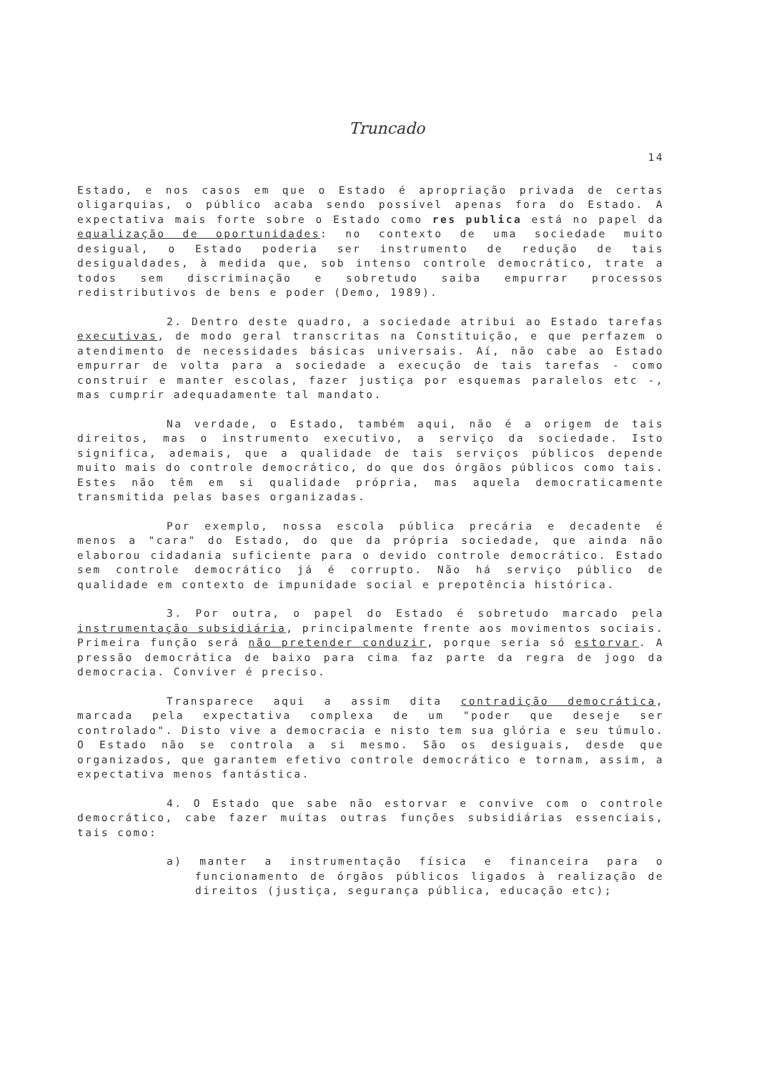Truncado
14
Estado, e nos casos em que o Estado é apropriação privada de certas oligarquias, o público acaba sendo possível apenas fora do Estado. A expectativa mais forte sobre o Estado como res publica está no papel da equalização de oportunidades: no contexto de uma sociedade muito desigual, o Estado poderia ser instrumento de redução de tais desigualdades, à medida que, sob intenso controle democrático, trate a todos sem discriminação e sobretudo saiba empurrar processos redistributivos de bens e poder (Demo, 1989).
2. Dentro deste quadro, a sociedade atribui ao Estado tarefas executivas, de modo geral transcritas na Constituição, e que perfazem o atendimento de necessidades básicas universais. Aí, não cabe ao Estado empurrar de volta para a sociedade a execução de tais tarefas - como construir e manter escolas, fazer justiça por esquemas paralelos etc -, mas cumprir adequadamente tal mandato.
Na verdade, o Estado, também aqui, não é a origem de tais direitos, mas o instrumento executivo, a serviço da sociedade. Isto significa, ademais, que a qualidade de tais serviços públicos depende muito mais do controle democrático, do que dos órgãos públicos como tais. Estes não têm em si qualidade própria, mas aquela democraticamente transmitida pelas bases organizadas.
Por exemplo, nossa escola pública precária e decadente é menos a "cara" do Estado, do que da própria sociedade, que ainda não elaborou cidadania suficiente para o devido controle democrático. Estado sem controle democrático já é corrupto. Não há serviço público de qualidade em contexto de impunidade social e prepotência histórica.
3. Por outra, o papel do Estado é sobretudo marcado pela instrumentação subsidiária, principalmente frente aos movimentos sociais. Primeira função será não pretender conduzir, porque seria só estorvar. A pressão democrática de baixo para cima faz parte da regra de jogo da democracia. Conviver é preciso.
Transparece aqui a assim dita contradição democrática, marcada pela expectativa complexa de um "poder que deseje ser controlado". Disto vive a democracia e nisto tem sua glória e seu túmulo. O Estado não se controla a si mesmo. São os desiguais, desde que organizados, que garantem efetivo controle democrático e tornam, assim, a expectativa menos fantástica.
4. O Estado que sabe não estorvar e convive com o controle democrático, cabe fazer muitas outras funções subsidiárias essenciais, tais como:
a) manter a instrumentação física e financeira para o funcionamento de órgãos públicos ligados à realização de direitos (justiça, segurança pública, educação etc);